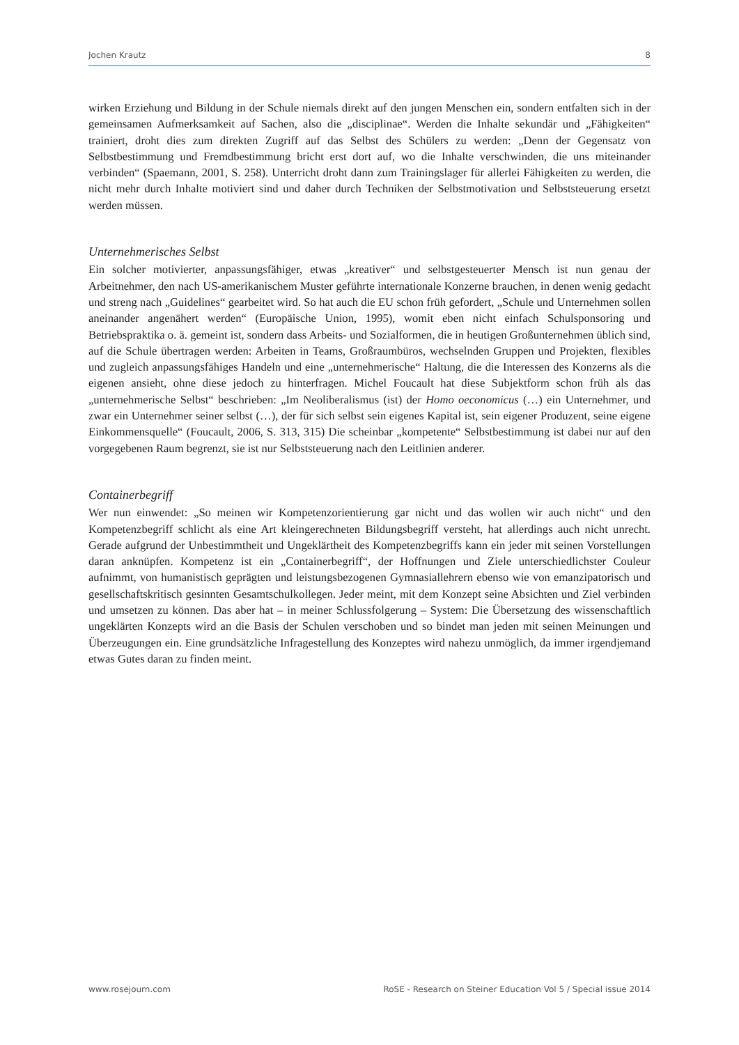Jochen Krautz 8
wirken Erziehung und Bildung in der Schule niemals direkt auf den jungen Menschen ein, sondern entfalten sich in der gemeinsamen Aufmerksamkeit auf Sachen, also die „disciplinae“. Werden die Inhalte sekundär und „Fähigkeiten“ trainiert, droht dies zum direkten Zugriff auf das Selbst des Schülers zu werden: „Denn der Gegensatz von Selbstbestimmung und Fremdbestimmung bricht erst dort auf, wo die Inhalte verschwinden, die uns miteinander verbinden“ (Spaemann, 2001, S. 258). Unterricht droht dann zum Trainingslager für allerlei Fähigkeiten zu werden, die nicht mehr durch Inhalte motiviert sind und daher durch Techniken der Selbstmotivation und Selbststeuerung ersetzt werden müssen.
Unternehmerisches Selbst
Ein solcher motivierter, anpassungsfähiger, etwas „kreativer“ und selbstgesteuerter Mensch ist nun genau der Arbeitnehmer, den nach US-amerikanischem Muster geführte internationale Konzerne brauchen, in denen wenig gedacht und streng nach „Guidelines“ gearbeitet wird. So hat auch die EU schon früh gefordert, „Schule und Unternehmen sollen aneinander angenähert werden“ (Europäische Union, 1995), womit eben nicht einfach Schulsponsoring und Betriebspraktika o. ä. gemeint ist, sondern dass Arbeits- und Sozialformen, die in heutigen Großunternehmen üblich sind, auf die Schule übertragen werden: Arbeiten in Teams, Großraumbüros, wechselnden Gruppen und Projekten, flexibles und zugleich anpassungsfähiges Handeln und eine „unternehmerische“ Haltung, die die Interessen des Konzerns als die eigenen ansieht, ohne diese jedoch zu hinterfragen. Michel Foucault hat diese Subjektform schon früh als das „unternehmerische Selbst“ beschrieben: „Im Neoliberalismus (ist) der Homo oeconomicus (…) ein Unternehmer, und zwar ein Unternehmer seiner selbst (…), der für sich selbst sein eigenes Kapital ist, sein eigener Produzent, seine eigene Einkommensquelle“ (Foucault, 2006, S. 313, 315) Die scheinbar „kompetente“ Selbstbestimmung ist dabei nur auf den vorgegebenen Raum begrenzt, sie ist nur Selbststeuerung nach den Leitlinien anderer.
Containerbegriff
Wer nun einwendet: „So meinen wir Kompetenzorientierung gar nicht und das wollen wir auch nicht“ und den Kompetenzbegriff schlicht als eine Art kleingerechneten Bildungsbegriff versteht, hat allerdings auch nicht unrecht. Gerade aufgrund der Unbestimmtheit und Ungeklärtheit des Kompetenzbegriffs kann ein jeder mit seinen Vorstellungen daran anknüpfen. Kompetenz ist ein „Containerbegriff“, der Hoffnungen und Ziele unterschiedlichster Couleur aufnimmt, von humanistisch geprägten und leistungsbezogenen Gymnasiallehrern ebenso wie von emanzipatorisch und gesellschaftskritisch gesinnten Gesamtschulkollegen. Jeder meint, mit dem Konzept seine Absichten und Ziel verbinden und umsetzen zu können. Das aber hat – in meiner Schlussfolgerung – System: Die Übersetzung des wissenschaftlich ungeklärten Konzepts wird an die Basis der Schulen verschoben und so bindet man jeden mit seinen Meinungen und Überzeugungen ein. Eine grundsätzliche Infragestellung des Konzeptes wird nahezu unmöglich, da immer irgendjemand etwas Gutes daran zu finden meint.
www.rosejourn.com RoSE - Research on Steiner Education Vol 5 / Special issue 2014